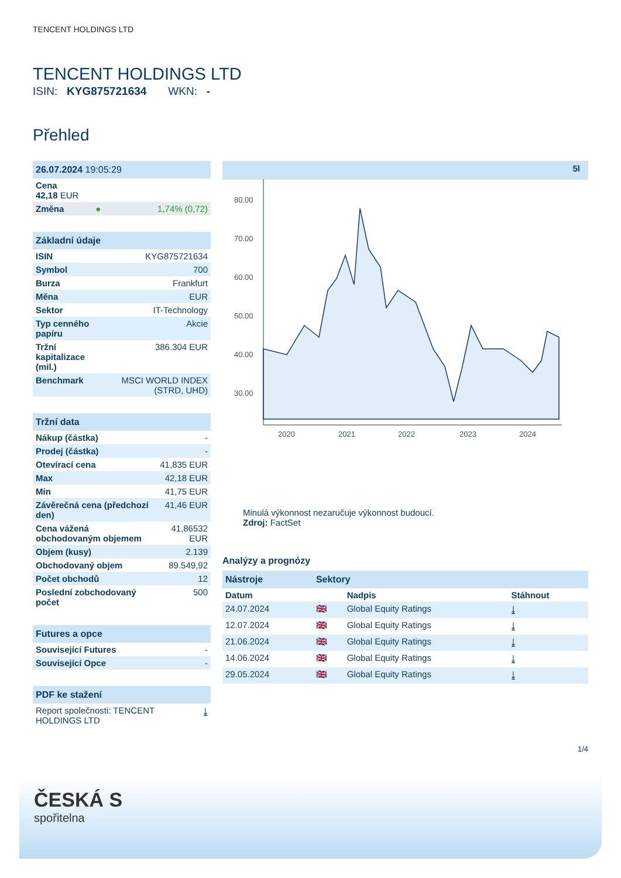TENCENT HOLDINGS LTD
TENCENT HOLDINGS LTD
ISIN: KYG875721634 WKN: -
Přehled
| 26.07.2024 19:05:29 | | |
| Cena 42,18 EUR | | |
| Změna | ● | 1,74% (0,72) |
| Základní údaje | |
| ISIN | KYG875721634 |
| Symbol | 700 |
| Burza | Frankfurt |
| Měna | EUR |
| Sektor | IT-Technology |
| Typ cenného papíru | Akcie |
| Tržní kapitalizace (mil.) | 386.304 EUR |
| Benchmark | MSCI WORLD INDEX (STRD, UHD) |
| Tržní data | |
| Nákup (částka) | - |
| Prodej (částka) | - |
| Otevírací cena | 41,835 EUR |
| Max | 42,18 EUR |
| Min | 41,75 EUR |
| Závěrečná cena (předchozí den) | 41,46 EUR |
| Cena vážená obchodovaným objemem | 41,86532 EUR |
| Objem (kusy) | 2.139 |
| Obchodovaný objem | 89.549,92 |
| Počet obchodů | 12 |
| Poslední zobchodovaný počet | 500 |
| Futures a opce | |
| Související Futures | - |
| Související Opce | - |
| PDF ke stažení | |
| Report společnosti: TENCENT HOLDINGS LTD | ⤓ |
5l
80.00
70.00
60.00
50.00
40.00
30.00
2020
2021
2022
2023
2024
Minulá výkonnost nezaručuje výkonnost budoucí.
Zdroj: FactSet
Analýzy a prognózy
| Nástroje | Sektory | | |
| Datum | | Nadpis | Stáhnout |
| 24.07.2024 | 🇬🇧 | Global Equity Ratings | ⤓ |
| 12.07.2024 | 🇬🇧 | Global Equity Ratings | ⤓ |
| 21.06.2024 | 🇬🇧 | Global Equity Ratings | ⤓ |
| 14.06.2024 | 🇬🇧 | Global Equity Ratings | ⤓ |
| 29.05.2024 | 🇬🇧 | Global Equity Ratings | ⤓ |
1/4
ČESKÁ S
spořitelna